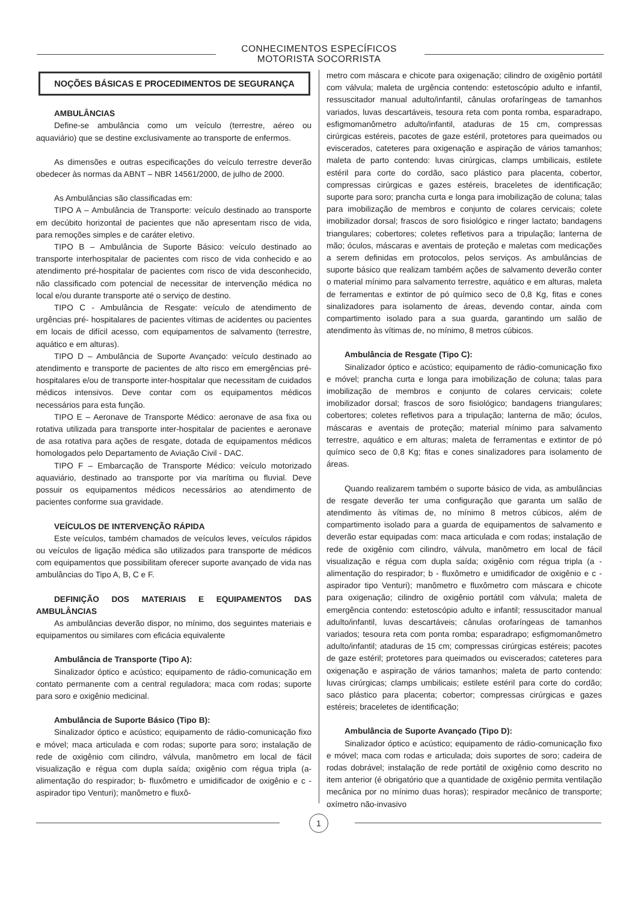CONHECIMENTOS ESPECÍFICOS
MOTORISTA SOCORRISTA
NOÇÕES BÁSICAS E PROCEDIMENTOS DE SEGURANÇA
AMBULÂNCIAS
Define-se ambulância como um veículo (terrestre, aéreo ou aquaviário) que se destine exclusivamente ao transporte de enfermos.
As dimensões e outras especificações do veículo terrestre deverão obedecer às normas da ABNT – NBR 14561/2000, de julho de 2000.
As Ambulâncias são classificadas em:
TIPO A – Ambulância de Transporte: veículo destinado ao transporte em decúbito horizontal de pacientes que não apresentam risco de vida, para remoções simples e de caráter eletivo.
TIPO B – Ambulância de Suporte Básico: veículo destinado ao transporte interhospitalar de pacientes com risco de vida conhecido e ao atendimento pré-hospitalar de pacientes com risco de vida desconhecido, não classificado com potencial de necessitar de intervenção médica no local e/ou durante transporte até o serviço de destino.
TIPO C - Ambulância de Resgate: veículo de atendimento de urgências pré- hospitalares de pacientes vítimas de acidentes ou pacientes em locais de difícil acesso, com equipamentos de salvamento (terrestre, aquático e em alturas).
TIPO D – Ambulância de Suporte Avançado: veículo destinado ao atendimento e transporte de pacientes de alto risco em emergências pré-hospitalares e/ou de transporte inter-hospitalar que necessitam de cuidados médicos intensivos. Deve contar com os equipamentos médicos necessários para esta função.
TIPO E – Aeronave de Transporte Médico: aeronave de asa fixa ou rotativa utilizada para transporte inter-hospitalar de pacientes e aeronave de asa rotativa para ações de resgate, dotada de equipamentos médicos homologados pelo Departamento de Aviação Civil - DAC.
TIPO F – Embarcação de Transporte Médico: veículo motorizado aquaviário, destinado ao transporte por via marítima ou fluvial. Deve possuir os equipamentos médicos necessários ao atendimento de pacientes conforme sua gravidade.
VEÍCULOS DE INTERVENÇÃO RÁPIDA
Este veículos, também chamados de veículos leves, veículos rápidos ou veículos de ligação médica são utilizados para transporte de médicos com equipamentos que possibilitam oferecer suporte avançado de vida nas ambulâncias do Tipo A, B, C e F.
DEFINIÇÃO DOS MATERIAIS E EQUIPAMENTOS DAS AMBULÂNCIAS
As ambulâncias deverão dispor, no mínimo, dos seguintes materiais e equipamentos ou similares com eficácia equivalente
Ambulância de Transporte (Tipo A):
Sinalizador óptico e acústico; equipamento de rádio-comunicação em contato permanente com a central reguladora; maca com rodas; suporte para soro e oxigênio medicinal.
Ambulância de Suporte Básico (Tipo B):
Sinalizador óptico e acústico; equipamento de rádio-comunicação fixo e móvel; maca articulada e com rodas; suporte para soro; instalação de rede de oxigênio com cilindro, válvula, manômetro em local de fácil visualização e régua com dupla saída; oxigênio com régua tripla (a- alimentação do respirador; b- fluxômetro e umidificador de oxigênio e c - aspirador tipo Venturi); manômetro e fluxô-
metro com máscara e chicote para oxigenação; cilindro de oxigênio portátil com válvula; maleta de urgência contendo: estetoscópio adulto e infantil, ressuscitador manual adulto/infantil, cânulas orofaríngeas de tamanhos variados, luvas descartáveis, tesoura reta com ponta romba, esparadrapo, esfigmomanômetro adulto/infantil, ataduras de 15 cm, compressas cirúrgicas estéreis, pacotes de gaze estéril, protetores para queimados ou eviscerados, cateteres para oxigenação e aspiração de vários tamanhos; maleta de parto contendo: luvas cirúrgicas, clamps umbilicais, estilete estéril para corte do cordão, saco plástico para placenta, cobertor, compressas cirúrgicas e gazes estéreis, braceletes de identificação; suporte para soro; prancha curta e longa para imobilização de coluna; talas para imobilização de membros e conjunto de colares cervicais; colete imobilizador dorsal; frascos de soro fisiológico e ringer lactato; bandagens triangulares; cobertores; coletes refletivos para a tripulação; lanterna de mão; óculos, máscaras e aventais de proteção e maletas com medicações a serem definidas em protocolos, pelos serviços. As ambulâncias de suporte básico que realizam também ações de salvamento deverão conter o material mínimo para salvamento terrestre, aquático e em alturas, maleta de ferramentas e extintor de pó químico seco de 0,8 Kg, fitas e cones sinalizadores para isolamento de áreas, devendo contar, ainda com compartimento isolado para a sua guarda, garantindo um salão de atendimento às vítimas de, no mínimo, 8 metros cúbicos.
Ambulância de Resgate (Tipo C):
Sinalizador óptico e acústico; equipamento de rádio-comunicação fixo e móvel; prancha curta e longa para imobilização de coluna; talas para imobilização de membros e conjunto de colares cervicais; colete imobilizador dorsal; frascos de soro fisiológico; bandagens triangulares; cobertores; coletes refletivos para a tripulação; lanterna de mão; óculos, máscaras e aventais de proteção; material mínimo para salvamento terrestre, aquático e em alturas; maleta de ferramentas e extintor de pó químico seco de 0,8 Kg; fitas e cones sinalizadores para isolamento de áreas.
Quando realizarem também o suporte básico de vida, as ambulâncias de resgate deverão ter uma configuração que garanta um salão de atendimento às vítimas de, no mínimo 8 metros cúbicos, além de compartimento isolado para a guarda de equipamentos de salvamento e deverão estar equipadas com: maca articulada e com rodas; instalação de rede de oxigênio com cilindro, válvula, manômetro em local de fácil visualização e régua com dupla saída; oxigênio com régua tripla (a - alimentação do respirador; b - fluxômetro e umidificador de oxigênio e c - aspirador tipo Venturi); manômetro e fluxômetro com máscara e chicote para oxigenação; cilindro de oxigênio portátil com válvula; maleta de emergência contendo: estetoscópio adulto e infantil; ressuscitador manual adulto/infantil, luvas descartáveis; cânulas orofaríngeas de tamanhos variados; tesoura reta com ponta romba; esparadrapo; esfigmomanômetro adulto/infantil; ataduras de 15 cm; compressas cirúrgicas estéreis; pacotes de gaze estéril; protetores para queimados ou eviscerados; cateteres para oxigenação e aspiração de vários tamanhos; maleta de parto contendo: luvas cirúrgicas; clamps umbilicais; estilete estéril para corte do cordão; saco plástico para placenta; cobertor; compressas cirúrgicas e gazes estéreis; braceletes de identificação;
Ambulância de Suporte Avançado (Tipo D):
Sinalizador óptico e acústico; equipamento de rádio-comunicação fixo e móvel; maca com rodas e articulada; dois suportes de soro; cadeira de rodas dobrável; instalação de rede portátil de oxigênio como descrito no item anterior (é obrigatório que a quantidade de oxigênio permita ventilação mecânica por no mínimo duas horas); respirador mecânico de transporte; oxímetro não-invasivo
1